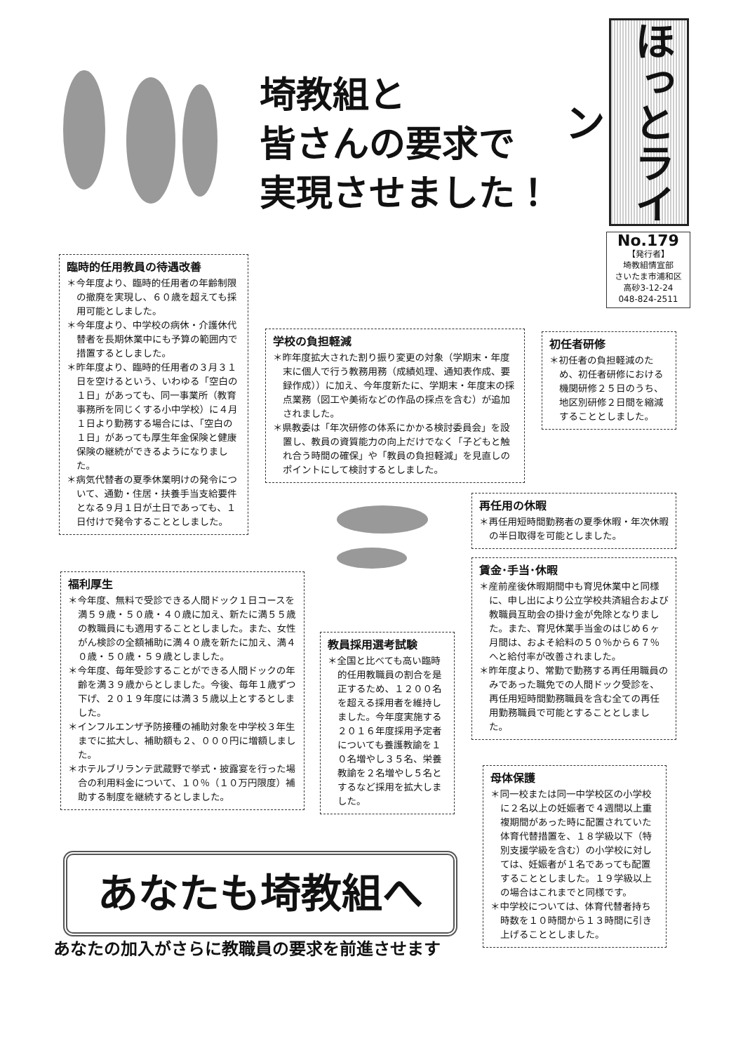埼教組と
皆さんの要求で
実現させました！
ほっとライン
No.179
【発行者】
埼教組情宣部
さいたま市浦和区
高砂3-12-24
048-824-2511
臨時的任用教員の待遇改善
＊今年度より、臨時的任用者の年齢制限の撤廃を実現し、６０歳を超えても採用可能としました。
＊今年度より、中学校の病休・介護休代替者を長期休業中にも予算の範囲内で措置するとしました。
＊昨年度より、臨時的任用者の３月３１日を空けるという、いわゆる「空白の１日」があっても、同一事業所（教育事務所を同じくする小中学校）に４月１日より勤務する場合には、「空白の１日」があっても厚生年金保険と健康保険の継続ができるようになりました。
＊病気代替者の夏季休業明けの発令について、通勤・住居・扶養手当支給要件となる９月１日が土日であっても、１日付けで発令することとしました。
学校の負担軽減
＊昨年度拡大された割り振り変更の対象（学期末・年度末に個人で行う教務用務（成績処理、通知表作成、要録作成））に加え、今年度新たに、学期末・年度末の採点業務（図工や美術などの作品の採点を含む）が追加されました。
＊県教委は「年次研修の体系にかかる検討委員会」を設置し、教員の資質能力の向上だけでなく「子どもと触れ合う時間の確保」や「教員の負担軽減」を見直しのポイントにして検討するとしました。
初任者研修
＊初任者の負担軽減のため、初任者研修における機関研修２５日のうち、地区別研修２日間を縮減することとしました。
再任用の休暇
＊再任用短時間勤務者の夏季休暇・年次休暇の半日取得を可能としました。
福利厚生
＊今年度、無料で受診できる人間ドック１日コースを満５９歳・５０歳・４０歳に加え、新たに満５５歳の教職員にも適用することとしました。また、女性がん検診の全額補助に満４０歳を新たに加え、満４０歳・５０歳・５９歳としました。
＊今年度、毎年受診することができる人間ドックの年齢を満３９歳からとしました。今後、毎年１歳ずつ下げ、２０１９年度には満３５歳以上とするとしました。
＊インフルエンザ予防接種の補助対象を中学校３年生までに拡大し、補助額も２、０００円に増額しました。
＊ホテルブリランテ武蔵野で挙式・披露宴を行った場合の利用料金について、１０％（１０万円限度）補助する制度を継続するとしました。
教員採用選考試験
＊全国と比べても高い臨時的任用教職員の割合を是正するため、１２００名を超える採用者を維持しました。今年度実施する２０１６年度採用予定者についても養護教諭を１０名増やし３５名、栄養教諭を２名増やし５名とするなど採用を拡大しました。
賃金･手当･休暇
＊産前産後休暇期間中も育児休業中と同様に、申し出により公立学校共済組合および教職員互助会の掛け金が免除となりました。また、育児休業手当金のはじめ６ヶ月間は、およそ給料の５０％から６７％へと給付率が改善されました。
＊昨年度より、常勤で勤務する再任用職員のみであった職免での人間ドック受診を、再任用短時間勤務職員を含む全ての再任用勤務職員で可能とすることとしました。
母体保護
＊同一校または同一中学校区の小学校に２名以上の妊娠者で４週間以上重複期間があった時に配置されていた体育代替措置を、１８学級以下（特別支援学級を含む）の小学校に対しては、妊娠者が１名であっても配置することとしました。１９学級以上の場合はこれまでと同様です。
＊中学校については、体育代替者持ち時数を１０時間から１３時間に引き上げることとしました。
あなたも埼教組へ
あなたの加入がさらに教職員の要求を前進させます